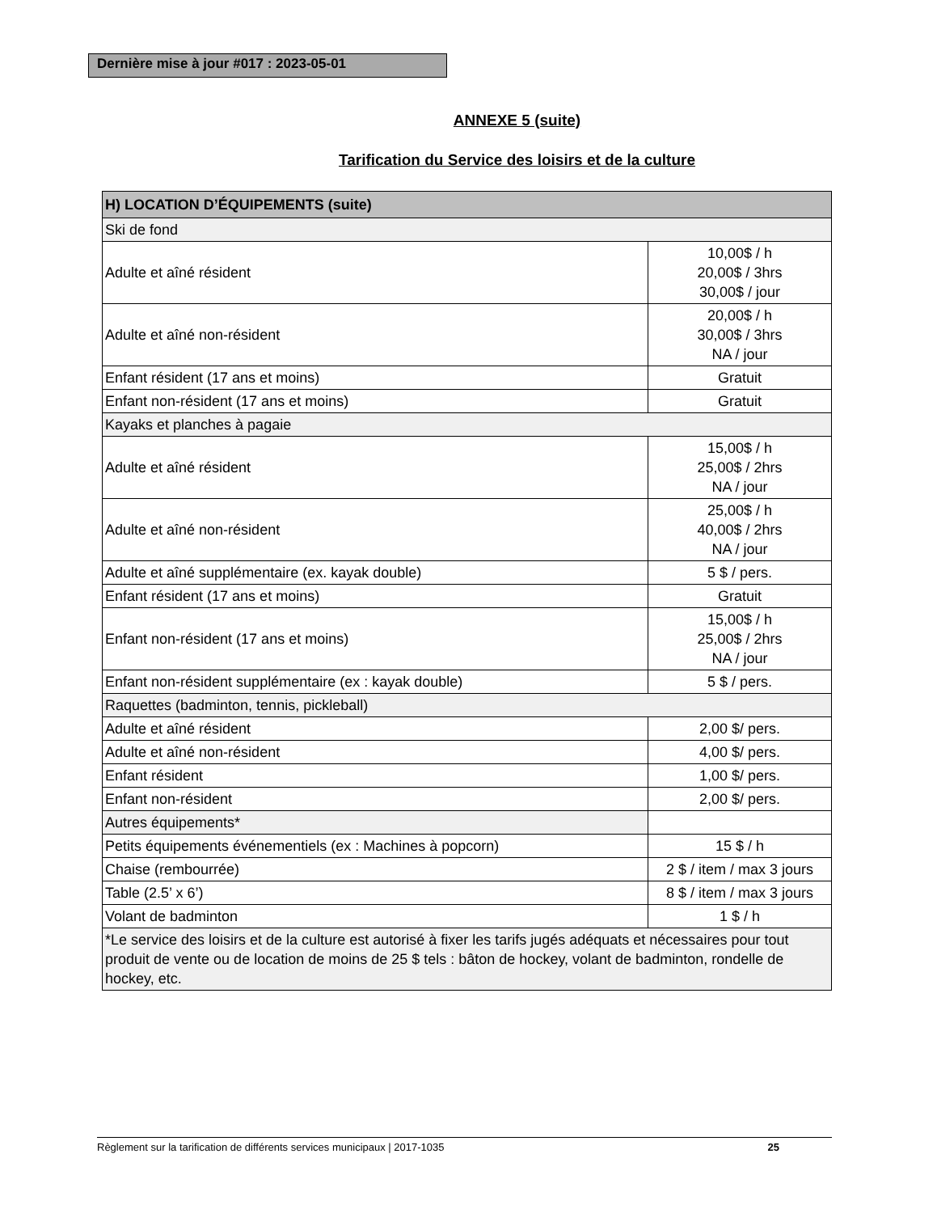Dernière mise à jour #017 : 2023-05-01
ANNEXE 5 (suite)
Tarification du Service des loisirs et de la culture
| H) LOCATION D’ÉQUIPEMENTS (suite) | |
| --- | --- |
| Ski de fond | |
| Adulte et aîné résident | 10,00$ / h 20,00$ / 3hrs 30,00$ / jour |
| Adulte et aîné non-résident | 20,00$ / h 30,00$ / 3hrs NA / jour |
| Enfant résident (17 ans et moins) | Gratuit |
| Enfant non-résident (17 ans et moins) | Gratuit |
| Kayaks et planches à pagaie | |
| Adulte et aîné résident | 15,00$ / h 25,00$ / 2hrs NA / jour |
| Adulte et aîné non-résident | 25,00$ / h 40,00$ / 2hrs NA / jour |
| Adulte et aîné supplémentaire (ex. kayak double) | 5 $ / pers. |
| Enfant résident (17 ans et moins) | Gratuit |
| Enfant non-résident (17 ans et moins) | 15,00$ / h 25,00$ / 2hrs NA / jour |
| Enfant non-résident supplémentaire (ex : kayak double) | 5 $ / pers. |
| Raquettes (badminton, tennis, pickleball) | |
| Adulte et aîné résident | 2,00 $/ pers. |
| Adulte et aîné non-résident | 4,00 $/ pers. |
| Enfant résident | 1,00 $/ pers. |
| Enfant non-résident | 2,00 $/ pers. |
| Autres équipements* | |
| Petits équipements événementiels (ex : Machines à popcorn) | 15 $ / h |
| Chaise (rembourrée) | 2 $ / item / max 3 jours |
| Table (2.5’ x 6’) | 8 $ / item / max 3 jours |
| Volant de badminton | 1 $ / h |
| *Le service des loisirs et de la culture est autorisé à fixer les tarifs jugés adéquats et nécessaires pour tout produit de vente ou de location de moins de 25 $ tels : bâton de hockey, volant de badminton, rondelle de hockey, etc. | |
Règlement sur la tarification de différents services municipaux | 2017-1035 25